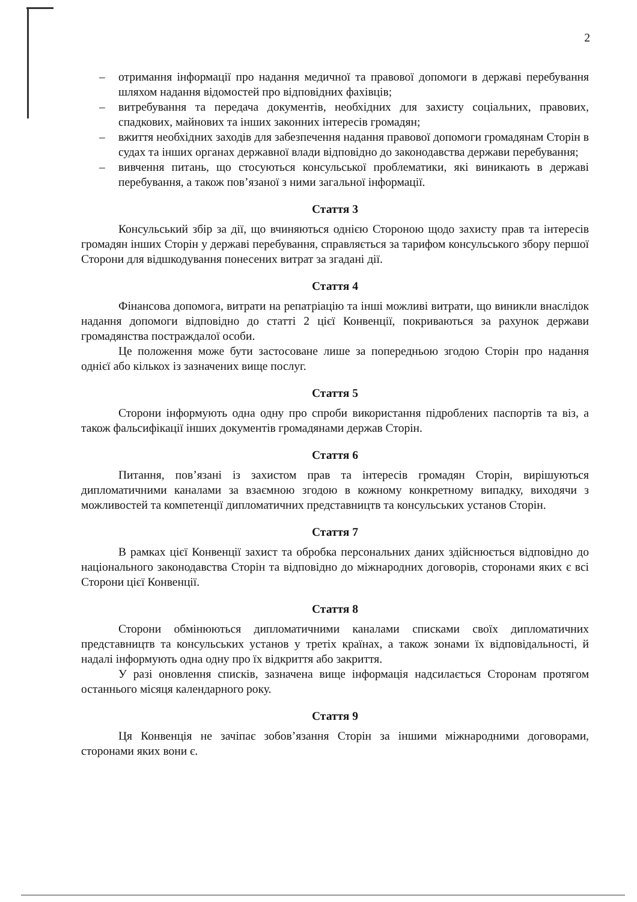2
– отримання інформації про надання медичної та правової допомоги в державі перебування шляхом надання відомостей про відповідних фахівців;
– витребування та передача документів, необхідних для захисту соціальних, правових, спадкових, майнових та інших законних інтересів громадян;
– вжиття необхідних заходів для забезпечення надання правової допомоги громадянам Сторін в судах та інших органах державної влади відповідно до законодавства держави перебування;
– вивчення питань, що стосуються консульської проблематики, які виникають в державі перебування, а також пов’язаної з ними загальної інформації.
Стаття 3
Консульський збір за дії, що вчиняються однією Стороною щодо захисту прав та інтересів громадян інших Сторін у державі перебування, справляється за тарифом консульського збору першої Сторони для відшкодування понесених витрат за згадані дії.
Стаття 4
Фінансова допомога, витрати на репатріацію та інші можливі витрати, що виникли внаслідок надання допомоги відповідно до статті 2 цієї Конвенції, покриваються за рахунок держави громадянства постраждалої особи.
Це положення може бути застосоване лише за попередньою згодою Сторін про надання однієї або кількох із зазначених вище послуг.
Стаття 5
Сторони інформують одна одну про спроби використання підроблених паспортів та віз, а також фальсифікації інших документів громадянами держав Сторін.
Стаття 6
Питання, пов’язані із захистом прав та інтересів громадян Сторін, вирішуються дипломатичними каналами за взаємною згодою в кожному конкретному випадку, виходячи з можливостей та компетенції дипломатичних представництв та консульських установ Сторін.
Стаття 7
В рамках цієї Конвенції захист та обробка персональних даних здійснюється відповідно до національного законодавства Сторін та відповідно до міжнародних договорів, сторонами яких є всі Сторони цієї Конвенції.
Стаття 8
Сторони обмінюються дипломатичними каналами списками своїх дипломатичних представництв та консульських установ у третіх країнах, а також зонами їх відповідальності, й надалі інформують одна одну про їх відкриття або закриття.
У разі оновлення списків, зазначена вище інформація надсилається Сторонам протягом останнього місяця календарного року.
Стаття 9
Ця Конвенція не зачіпає зобов’язання Сторін за іншими міжнародними договорами, сторонами яких вони є.